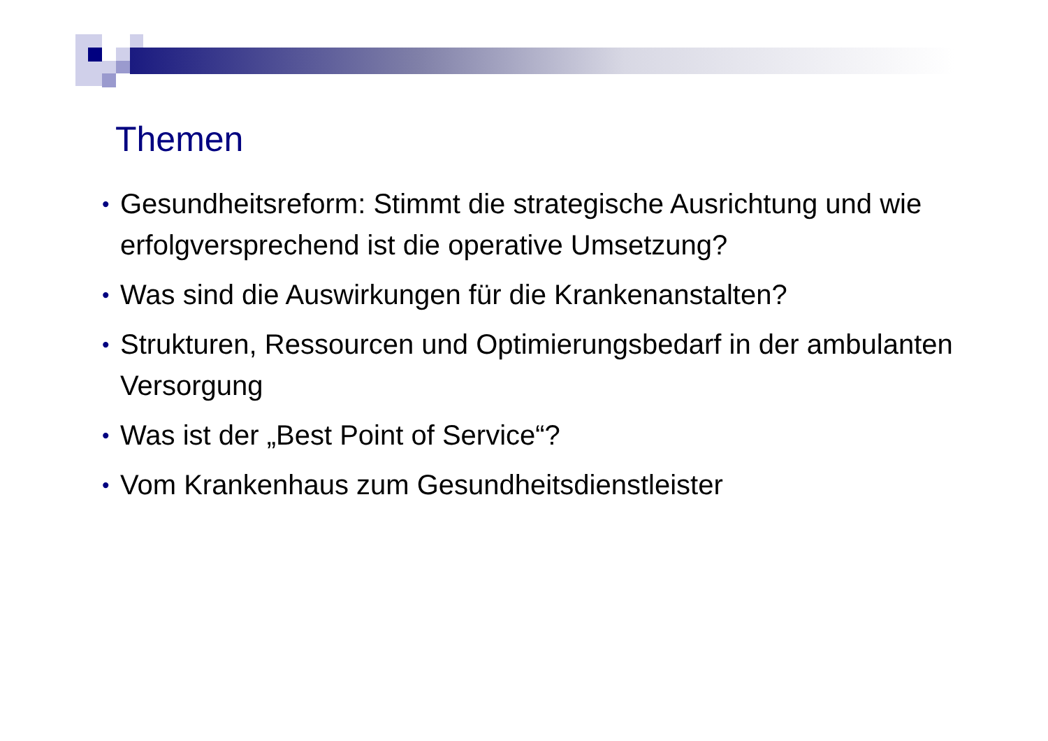Themen
• Gesundheitsreform: Stimmt die strategische Ausrichtung und wie erfolgversprechend ist die operative Umsetzung?
• Was sind die Auswirkungen für die Krankenanstalten?
• Strukturen, Ressourcen und Optimierungsbedarf in der ambulanten Versorgung
• Was ist der „Best Point of Service“?
• Vom Krankenhaus zum Gesundheitsdienstleister